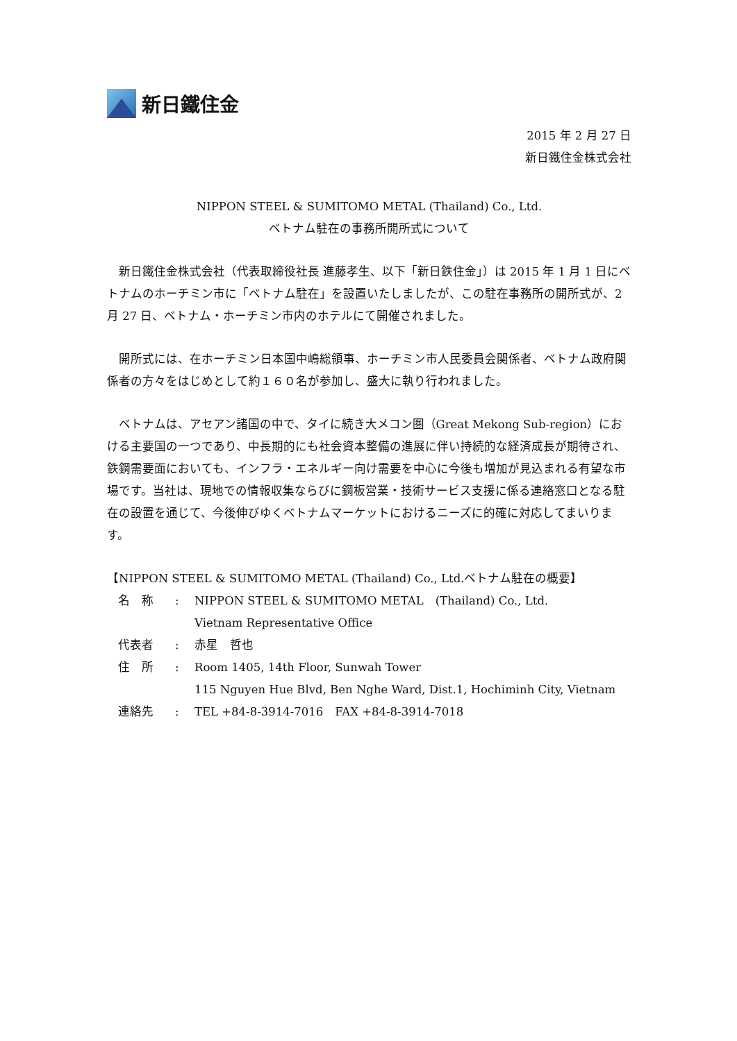新日鐵住金
2015 年 2 月 27 日
新日鐵住金株式会社
NIPPON STEEL & SUMITOMO METAL (Thailand) Co., Ltd.
ベトナム駐在の事務所開所式について
新日鐵住金株式会社（代表取締役社長 進藤孝生、以下「新日鉄住金」）は 2015 年 1 月 1 日にベトナムのホーチミン市に「ベトナム駐在」を設置いたしましたが、この駐在事務所の開所式が、2 月 27 日、ベトナム・ホーチミン市内のホテルにて開催されました。
開所式には、在ホーチミン日本国中嶋総領事、ホーチミン市人民委員会関係者、ベトナム政府関係者の方々をはじめとして約１６０名が参加し、盛大に執り行われました。
ベトナムは、アセアン諸国の中で、タイに続き大メコン圏（Great Mekong Sub-region）における主要国の一つであり、中長期的にも社会資本整備の進展に伴い持続的な経済成長が期待され、鉄鋼需要面においても、インフラ・エネルギー向け需要を中心に今後も増加が見込まれる有望な市場です。当社は、現地での情報収集ならびに鋼板営業・技術サービス支援に係る連絡窓口となる駐在の設置を通じて、今後伸びゆくベトナムマーケットにおけるニーズに的確に対応してまいります。
【NIPPON STEEL & SUMITOMO METAL (Thailand) Co., Ltd.ベトナム駐在の概要】
| 名 称 | : | NIPPON STEEL & SUMITOMO METAL (Thailand) Co., Ltd. Vietnam Representative Office |
| 代表者 | : | 赤星 哲也 |
| 住 所 | : | Room 1405, 14th Floor, Sunwah Tower 115 Nguyen Hue Blvd, Ben Nghe Ward, Dist.1, Hochiminh City, Vietnam |
| 連絡先 | : | TEL +84-8-3914-7016 FAX +84-8-3914-7018 |